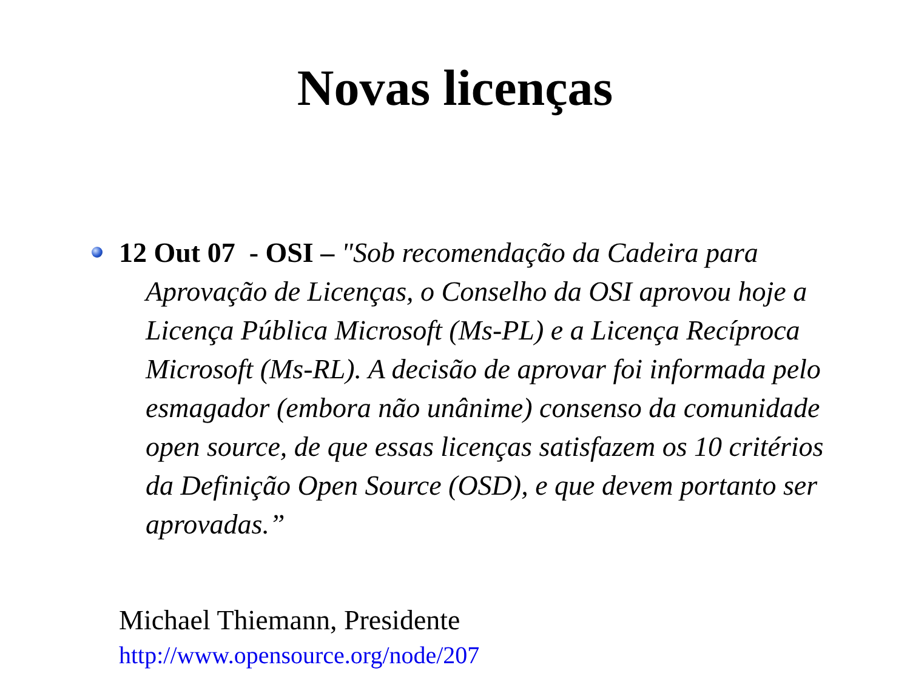Novas licenças
12 Out 07 - OSI – "Sob recomendação da Cadeira para Aprovação de Licenças, o Conselho da OSI aprovou hoje a Licença Pública Microsoft (Ms-PL) e a Licença Recíproca Microsoft (Ms-RL). A decisão de aprovar foi informada pelo esmagador (embora não unânime) consenso da comunidade open source, de que essas licenças satisfazem os 10 critérios da Definição Open Source (OSD), e que devem portanto ser aprovadas.”
Michael Thiemann, Presidente
http://www.opensource.org/node/207